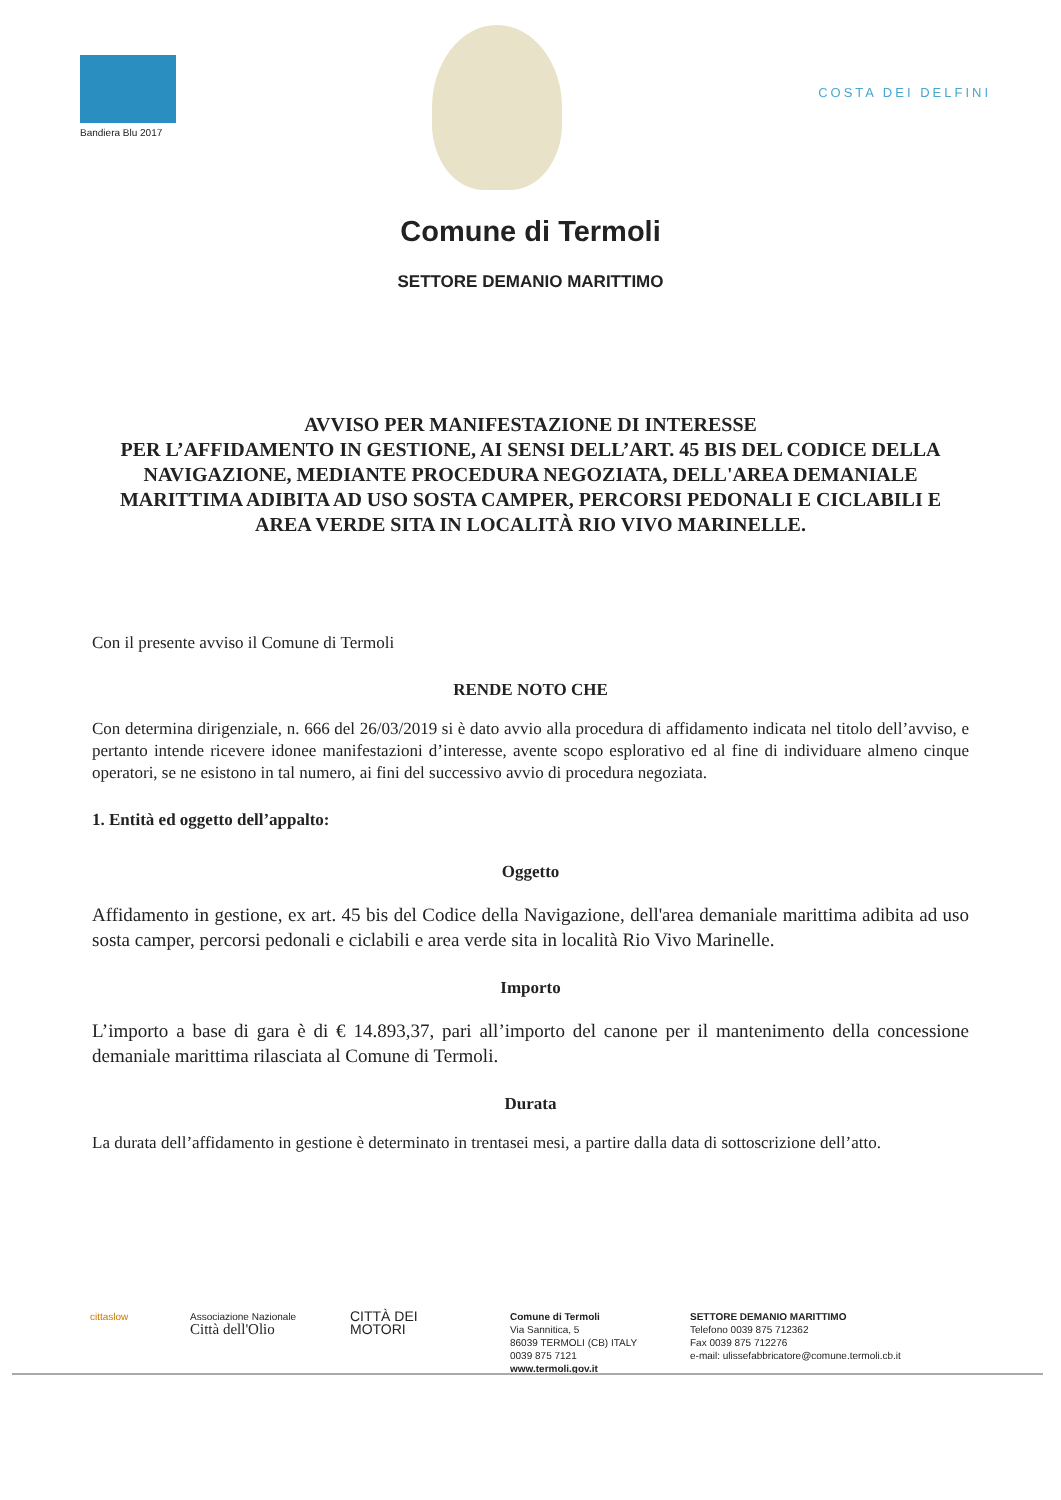Bandiera Blu 2017
COSTA DEI DELFINI
Comune di Termoli
SETTORE DEMANIO MARITTIMO
AVVISO PER MANIFESTAZIONE DI INTERESSE
PER L’AFFIDAMENTO IN GESTIONE, AI SENSI DELL’ART. 45 BIS DEL CODICE DELLA NAVIGAZIONE, MEDIANTE PROCEDURA NEGOZIATA, DELL'AREA DEMANIALE MARITTIMA ADIBITA AD USO SOSTA CAMPER, PERCORSI PEDONALI E CICLABILI E AREA VERDE SITA IN LOCALITÀ RIO VIVO MARINELLE.
Con il presente avviso il Comune di Termoli
RENDE NOTO CHE
Con determina dirigenziale, n. 666 del 26/03/2019 si è dato avvio alla procedura di affidamento indicata nel titolo dell’avviso, e pertanto intende ricevere idonee manifestazioni d’interesse, avente scopo esplorativo ed al fine di individuare almeno cinque operatori, se ne esistono in tal numero, ai fini del successivo avvio di procedura negoziata.
1. Entità ed oggetto dell’appalto:
Oggetto
Affidamento in gestione, ex art. 45 bis del Codice della Navigazione, dell'area demaniale marittima adibita ad uso sosta camper, percorsi pedonali e ciclabili e area verde sita in località Rio Vivo Marinelle.
Importo
L’importo a base di gara è di € 14.893,37, pari all’importo del canone per il mantenimento della concessione demaniale marittima rilasciata al Comune di Termoli.
Durata
La durata dell’affidamento in gestione è determinato in trentasei mesi, a partire dalla data di sottoscrizione dell’atto.
cittaslow Associazione Nazionale
Città dell'Olio
CITTÀ DEI
MOTORI
Comune di Termoli
Via Sannitica, 5
86039 TERMOLI (CB) ITALY
0039 875 7121
www.termoli.gov.it
SETTORE DEMANIO MARITTIMO
Telefono 0039 875 712362
Fax 0039 875 712276
e-mail: ulissefabbricatore@comune.termoli.cb.it